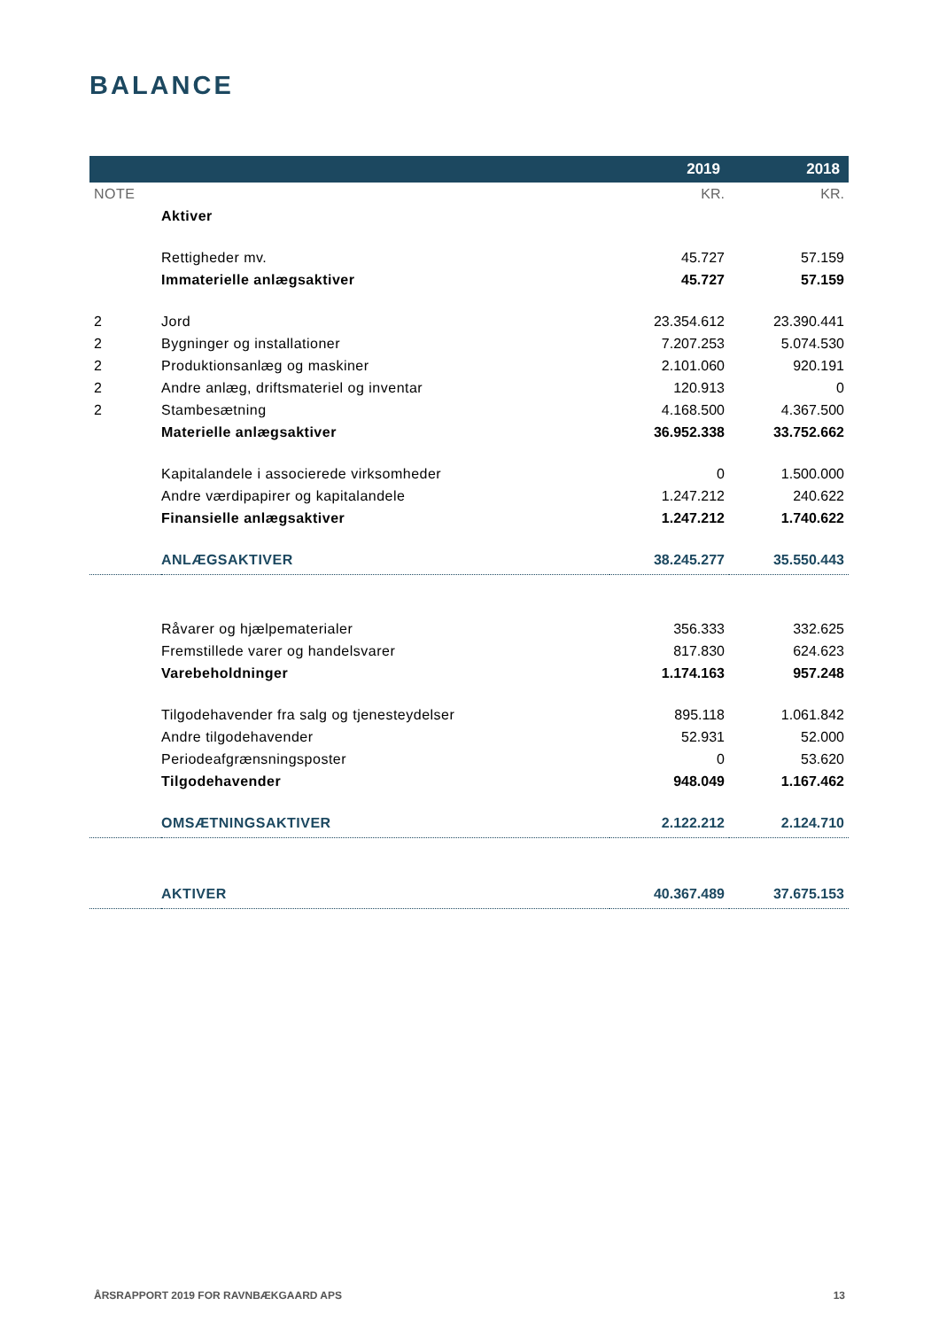BALANCE
| | | 2019 | 2018 |
| --- | --- | --- | --- |
| NOTE | | KR. | KR. |
| | Aktiver | | |
| | Rettigheder mv. | 45.727 | 57.159 |
| | Immaterielle anlægsaktiver | 45.727 | 57.159 |
| 2 | Jord | 23.354.612 | 23.390.441 |
| 2 | Bygninger og installationer | 7.207.253 | 5.074.530 |
| 2 | Produktionsanlæg og maskiner | 2.101.060 | 920.191 |
| 2 | Andre anlæg, driftsmateriel og inventar | 120.913 | 0 |
| 2 | Stambesætning | 4.168.500 | 4.367.500 |
| | Materielle anlægsaktiver | 36.952.338 | 33.752.662 |
| | Kapitalandele i associerede virksomheder | 0 | 1.500.000 |
| | Andre værdipapirer og kapitalandele | 1.247.212 | 240.622 |
| | Finansielle anlægsaktiver | 1.247.212 | 1.740.622 |
| | ANLÆGSAKTIVER | 38.245.277 | 35.550.443 |
| | Råvarer og hjælpematerialer | 356.333 | 332.625 |
| | Fremstillede varer og handelsvarer | 817.830 | 624.623 |
| | Varebeholdninger | 1.174.163 | 957.248 |
| | Tilgodehavender fra salg og tjenesteydelser | 895.118 | 1.061.842 |
| | Andre tilgodehavender | 52.931 | 52.000 |
| | Periodeafgrænsningsposter | 0 | 53.620 |
| | Tilgodehavender | 948.049 | 1.167.462 |
| | OMSÆTNINGSAKTIVER | 2.122.212 | 2.124.710 |
| | AKTIVER | 40.367.489 | 37.675.153 |
ÅRSRAPPORT 2019 FOR RAVNBÆKGAARD APS 13